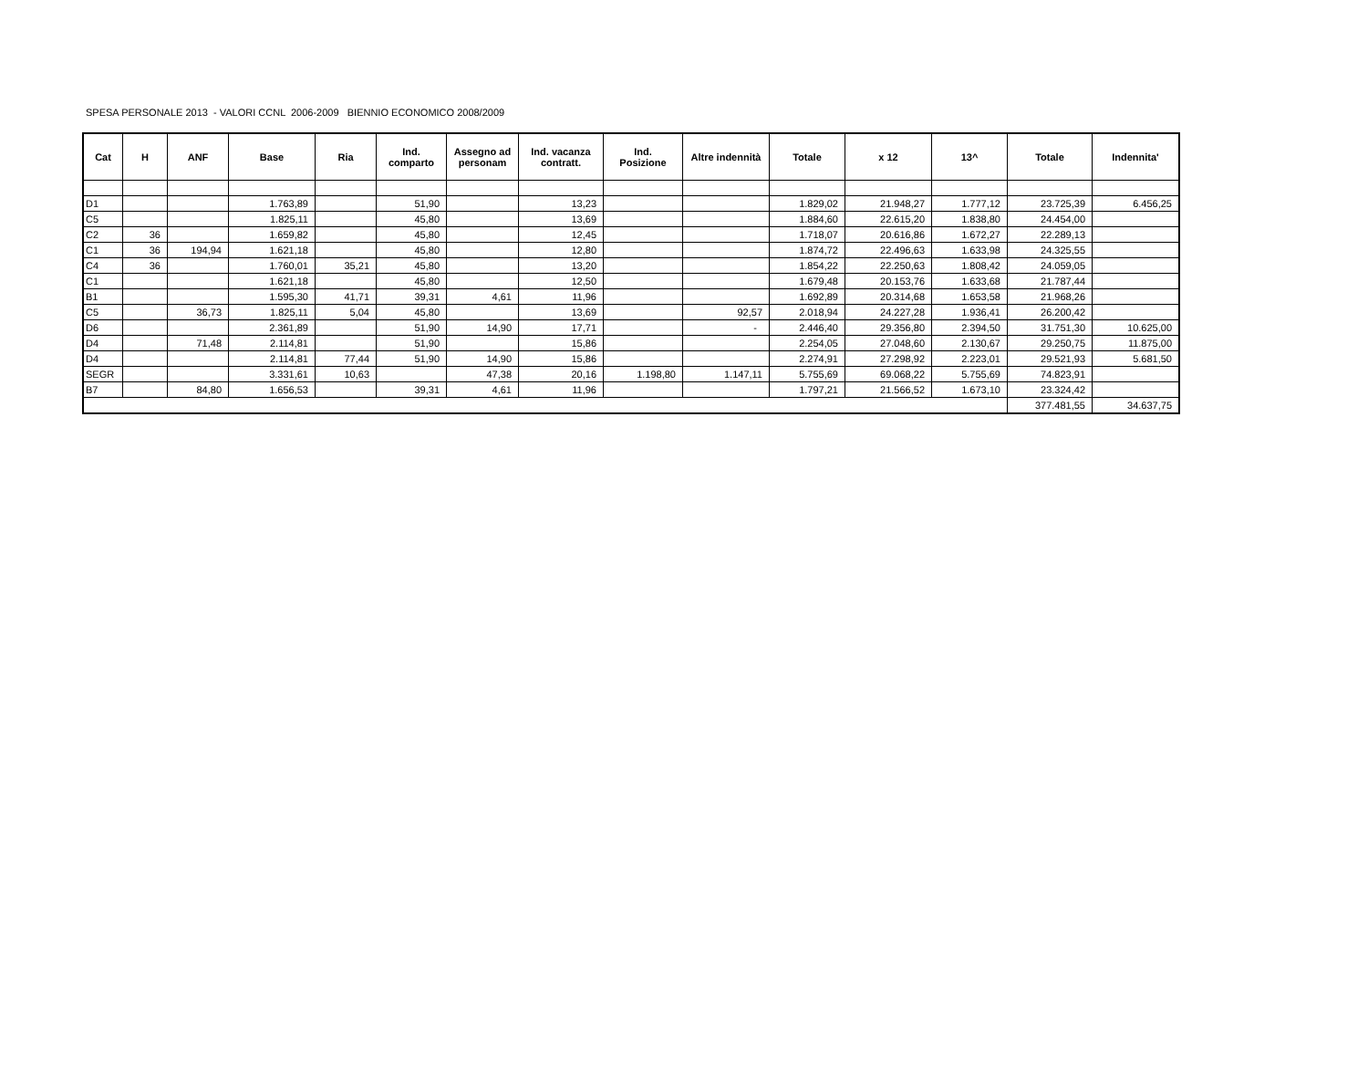SPESA PERSONALE 2013 - VALORI CCNL 2006-2009 BIENNIO ECONOMICO 2008/2009
| Cat | H | ANF | Base | Ria | Ind. comparto | Assegno ad personam | Ind. vacanza contratt. | Ind. Posizione | Altre indennità | Totale | x 12 | 13^ | Totale | Indennita' |
| --- | --- | --- | --- | --- | --- | --- | --- | --- | --- | --- | --- | --- | --- | --- |
| D1 | | | 1.763,89 | | 51,90 | | 13,23 | | | 1.829,02 | 21.948,27 | 1.777,12 | 23.725,39 | 6.456,25 |
| C5 | | | 1.825,11 | | 45,80 | | 13,69 | | | 1.884,60 | 22.615,20 | 1.838,80 | 24.454,00 | |
| C2 | 36 | | 1.659,82 | | 45,80 | | 12,45 | | | 1.718,07 | 20.616,86 | 1.672,27 | 22.289,13 | |
| C1 | 36 | 194,94 | 1.621,18 | | 45,80 | | 12,80 | | | 1.874,72 | 22.496,63 | 1.633,98 | 24.325,55 | |
| C4 | 36 | | 1.760,01 | 35,21 | 45,80 | | 13,20 | | | 1.854,22 | 22.250,63 | 1.808,42 | 24.059,05 | |
| C1 | | | 1.621,18 | | 45,80 | | 12,50 | | | 1.679,48 | 20.153,76 | 1.633,68 | 21.787,44 | |
| B1 | | | 1.595,30 | 41,71 | 39,31 | 4,61 | 11,96 | | | 1.692,89 | 20.314,68 | 1.653,58 | 21.968,26 | |
| C5 | | 36,73 | 1.825,11 | 5,04 | 45,80 | | 13,69 | | 92,57 | 2.018,94 | 24.227,28 | 1.936,41 | 26.200,42 | |
| D6 | | | 2.361,89 | | 51,90 | 14,90 | 17,71 | | - | 2.446,40 | 29.356,80 | 2.394,50 | 31.751,30 | 10.625,00 |
| D4 | | 71,48 | 2.114,81 | | 51,90 | | 15,86 | | | 2.254,05 | 27.048,60 | 2.130,67 | 29.250,75 | 11.875,00 |
| D4 | | | 2.114,81 | 77,44 | 51,90 | 14,90 | 15,86 | | | 2.274,91 | 27.298,92 | 2.223,01 | 29.521,93 | 5.681,50 |
| SEGR | | | 3.331,61 | 10,63 | | 47,38 | 20,16 | 1.198,80 | 1.147,11 | 5.755,69 | 69.068,22 | 5.755,69 | 74.823,91 | |
| B7 | | 84,80 | 1.656,53 | | 39,31 | 4,61 | 11,96 | | | 1.797,21 | 21.566,52 | 1.673,10 | 23.324,42 | |
| | | | | | | | | | | | | | 377.481,55 | 34.637,75 |